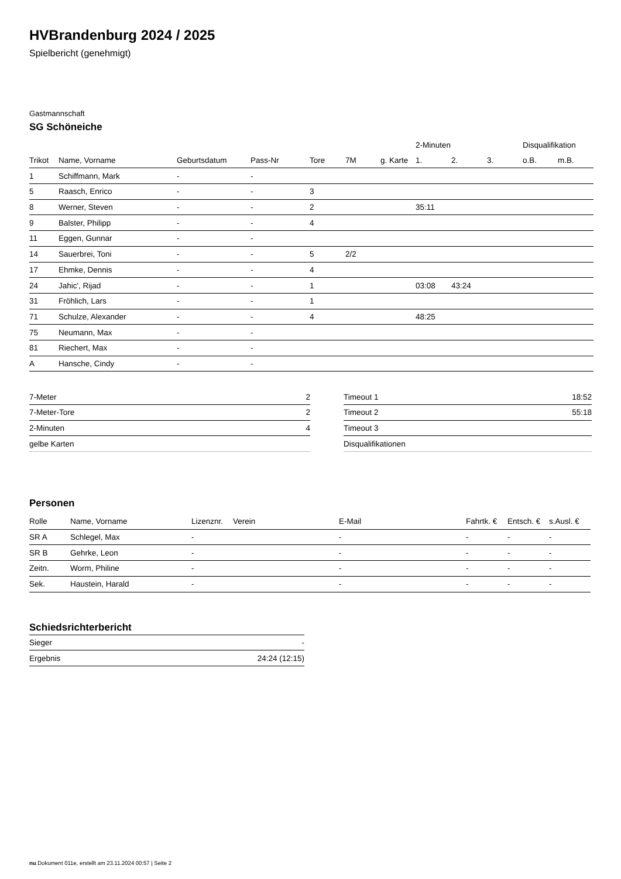HVBrandenburg 2024 / 2025
Spielbericht (genehmigt)
Gastmannschaft
SG Schöneiche
| | | | | | | | 2-Minuten | | | Disqualifikation | |
| --- | --- | --- | --- | --- | --- | --- | --- | --- | --- | --- | --- |
| Trikot | Name, Vorname | Geburtsdatum | Pass-Nr | Tore | 7M | g. Karte | 1. | 2. | 3. | o.B. | m.B. |
| 1 | Schiffmann, Mark | - | - | | | | | | | | |
| 5 | Raasch, Enrico | - | - | 3 | | | | | | | |
| 8 | Werner, Steven | - | - | 2 | | | 35:11 | | | | |
| 9 | Balster, Philipp | - | - | 4 | | | | | | | |
| 11 | Eggen, Gunnar | - | - | | | | | | | | |
| 14 | Sauerbrei, Toni | - | - | 5 | 2/2 | | | | | | |
| 17 | Ehmke, Dennis | - | - | 4 | | | | | | | |
| 24 | Jahic', Rijad | - | - | 1 | | | 03:08 | 43:24 | | | |
| 31 | Fröhlich, Lars | - | - | 1 | | | | | | | |
| 71 | Schulze, Alexander | - | - | 4 | | | 48:25 | | | | |
| 75 | Neumann, Max | - | - | | | | | | | | |
| 81 | Riechert, Max | - | - | | | | | | | | |
| A | Hansche, Cindy | - | - | | | | | | | | |
| 7-Meter | 2 |
| 7-Meter-Tore | 2 |
| 2-Minuten | 4 |
| gelbe Karten | |
| Timeout 1 | 18:52 |
| Timeout 2 | 55:18 |
| Timeout 3 | |
| Disqualifikationen | |
Personen
| Rolle | Name, Vorname | Lizenznr. | Verein | E-Mail | Fahrtk. € | Entsch. € | s.Ausl. € |
| --- | --- | --- | --- | --- | --- | --- | --- |
| SR A | Schlegel, Max | - | | - | - | - | - |
| SR B | Gehrke, Leon | - | | - | - | - | - |
| Zeitn. | Worm, Philine | - | | - | - | - | - |
| Sek. | Haustein, Harald | - | | - | - | - | - |
Schiedsrichterbericht
| Sieger | - |
| Ergebnis | 24:24 (12:15) |
nu.Dokument 011e, erstellt am 23.11.2024 00:57 | Seite 2